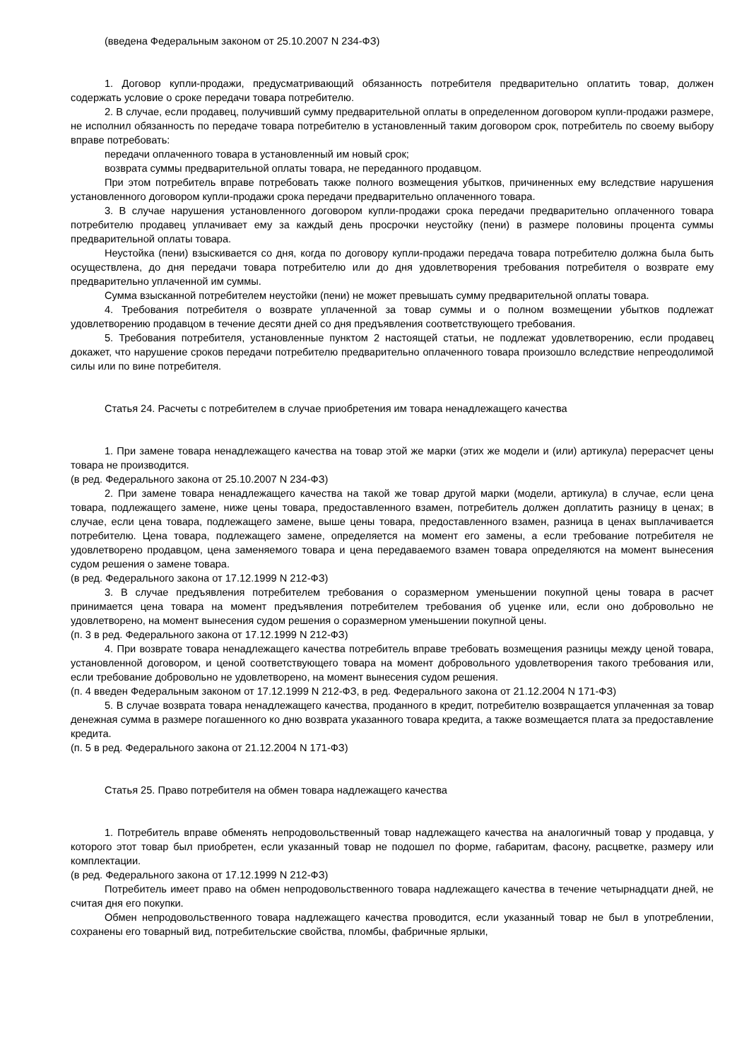(введена Федеральным законом от 25.10.2007 N 234-ФЗ)
1. Договор купли-продажи, предусматривающий обязанность потребителя предварительно оплатить товар, должен содержать условие о сроке передачи товара потребителю.
2. В случае, если продавец, получивший сумму предварительной оплаты в определенном договором купли-продажи размере, не исполнил обязанность по передаче товара потребителю в установленный таким договором срок, потребитель по своему выбору вправе потребовать:
передачи оплаченного товара в установленный им новый срок;
возврата суммы предварительной оплаты товара, не переданного продавцом.
При этом потребитель вправе потребовать также полного возмещения убытков, причиненных ему вследствие нарушения установленного договором купли-продажи срока передачи предварительно оплаченного товара.
3. В случае нарушения установленного договором купли-продажи срока передачи предварительно оплаченного товара потребителю продавец уплачивает ему за каждый день просрочки неустойку (пени) в размере половины процента суммы предварительной оплаты товара.
Неустойка (пени) взыскивается со дня, когда по договору купли-продажи передача товара потребителю должна была быть осуществлена, до дня передачи товара потребителю или до дня удовлетворения требования потребителя о возврате ему предварительно уплаченной им суммы.
Сумма взысканной потребителем неустойки (пени) не может превышать сумму предварительной оплаты товара.
4. Требования потребителя о возврате уплаченной за товар суммы и о полном возмещении убытков подлежат удовлетворению продавцом в течение десяти дней со дня предъявления соответствующего требования.
5. Требования потребителя, установленные пунктом 2 настоящей статьи, не подлежат удовлетворению, если продавец докажет, что нарушение сроков передачи потребителю предварительно оплаченного товара произошло вследствие непреодолимой силы или по вине потребителя.
Статья 24. Расчеты с потребителем в случае приобретения им товара ненадлежащего качества
1. При замене товара ненадлежащего качества на товар этой же марки (этих же модели и (или) артикула) перерасчет цены товара не производится.
(в ред. Федерального закона от 25.10.2007 N 234-ФЗ)
2. При замене товара ненадлежащего качества на такой же товар другой марки (модели, артикула) в случае, если цена товара, подлежащего замене, ниже цены товара, предоставленного взамен, потребитель должен доплатить разницу в ценах; в случае, если цена товара, подлежащего замене, выше цены товара, предоставленного взамен, разница в ценах выплачивается потребителю. Цена товара, подлежащего замене, определяется на момент его замены, а если требование потребителя не удовлетворено продавцом, цена заменяемого товара и цена передаваемого взамен товара определяются на момент вынесения судом решения о замене товара.
(в ред. Федерального закона от 17.12.1999 N 212-ФЗ)
3. В случае предъявления потребителем требования о соразмерном уменьшении покупной цены товара в расчет принимается цена товара на момент предъявления потребителем требования об уценке или, если оно добровольно не удовлетворено, на момент вынесения судом решения о соразмерном уменьшении покупной цены.
(п. 3 в ред. Федерального закона от 17.12.1999 N 212-ФЗ)
4. При возврате товара ненадлежащего качества потребитель вправе требовать возмещения разницы между ценой товара, установленной договором, и ценой соответствующего товара на момент добровольного удовлетворения такого требования или, если требование добровольно не удовлетворено, на момент вынесения судом решения.
(п. 4 введен Федеральным законом от 17.12.1999 N 212-ФЗ, в ред. Федерального закона от 21.12.2004 N 171-ФЗ)
5. В случае возврата товара ненадлежащего качества, проданного в кредит, потребителю возвращается уплаченная за товар денежная сумма в размере погашенного ко дню возврата указанного товара кредита, а также возмещается плата за предоставление кредита.
(п. 5 в ред. Федерального закона от 21.12.2004 N 171-ФЗ)
Статья 25. Право потребителя на обмен товара надлежащего качества
1. Потребитель вправе обменять непродовольственный товар надлежащего качества на аналогичный товар у продавца, у которого этот товар был приобретен, если указанный товар не подошел по форме, габаритам, фасону, расцветке, размеру или комплектации.
(в ред. Федерального закона от 17.12.1999 N 212-ФЗ)
Потребитель имеет право на обмен непродовольственного товара надлежащего качества в течение четырнадцати дней, не считая дня его покупки.
Обмен непродовольственного товара надлежащего качества проводится, если указанный товар не был в употреблении, сохранены его товарный вид, потребительские свойства, пломбы, фабричные ярлыки,